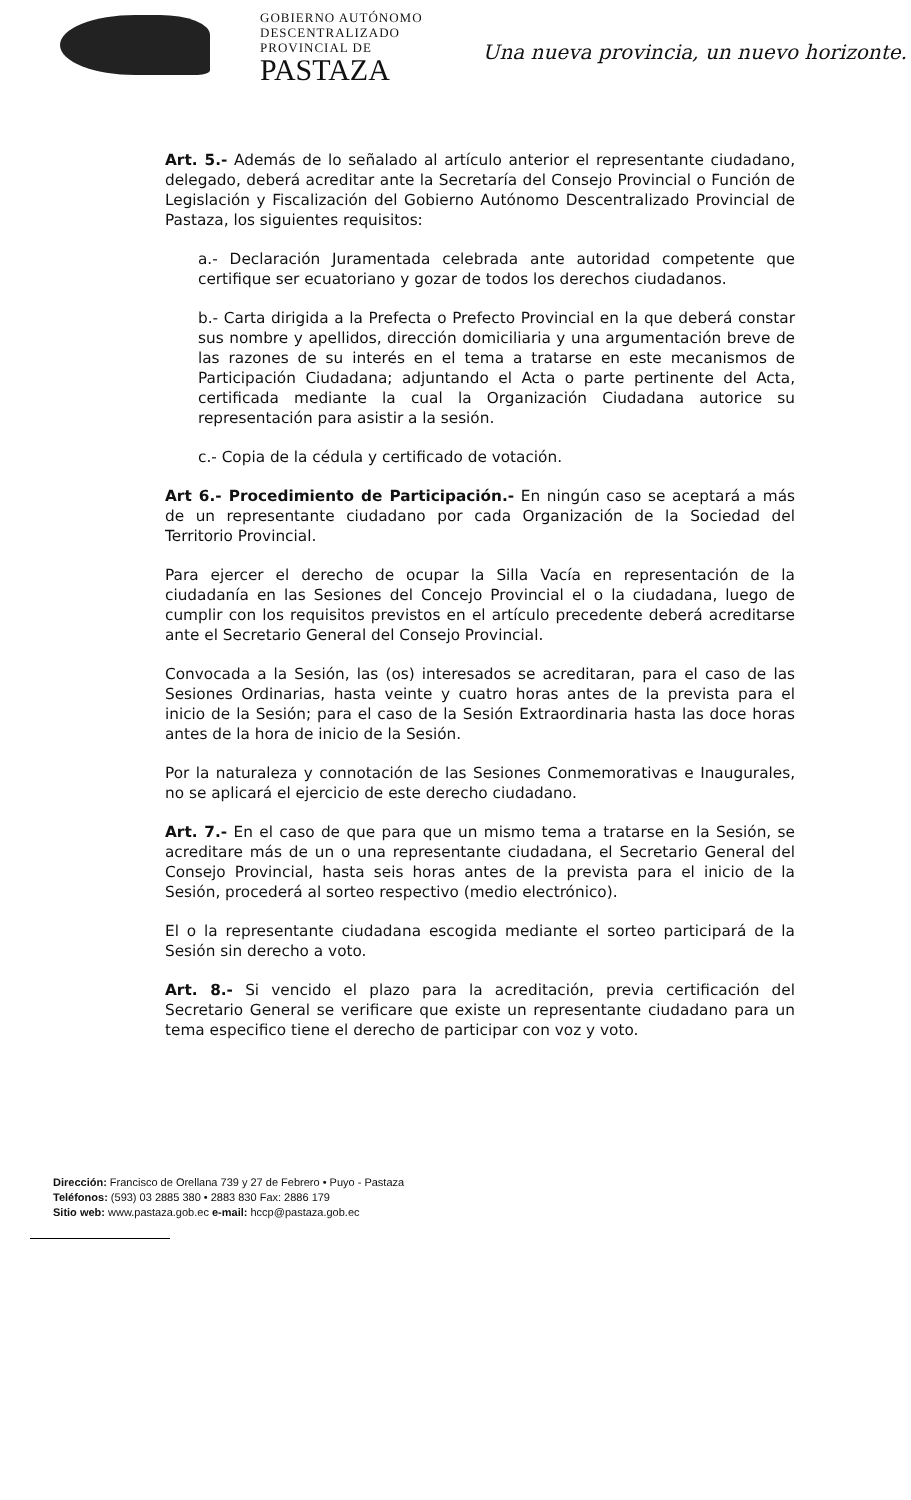GOBIERNO AUTÓNOMO
DESCENTRALIZADO
PROVINCIAL DE
PASTAZA
Una nueva provincia, un nuevo horizonte.
Art. 5.- Además de lo señalado al artículo anterior el representante ciudadano, delegado, deberá acreditar ante la Secretaría del Consejo Provincial o Función de Legislación y Fiscalización del Gobierno Autónomo Descentralizado Provincial de Pastaza, los siguientes requisitos:
a.- Declaración Juramentada celebrada ante autoridad competente que certifique ser ecuatoriano y gozar de todos los derechos ciudadanos.
b.- Carta dirigida a la Prefecta o Prefecto Provincial en la que deberá constar sus nombre y apellidos, dirección domiciliaria y una argumentación breve de las razones de su interés en el tema a tratarse en este mecanismos de Participación Ciudadana; adjuntando el Acta o parte pertinente del Acta, certificada mediante la cual la Organización Ciudadana autorice su representación para asistir a la sesión.
c.- Copia de la cédula y certificado de votación.
Art 6.- Procedimiento de Participación.- En ningún caso se aceptará a más de un representante ciudadano por cada Organización de la Sociedad del Territorio Provincial.
Para ejercer el derecho de ocupar la Silla Vacía en representación de la ciudadanía en las Sesiones del Concejo Provincial el o la ciudadana, luego de cumplir con los requisitos previstos en el artículo precedente deberá acreditarse ante el Secretario General del Consejo Provincial.
Convocada a la Sesión, las (os) interesados se acreditaran, para el caso de las Sesiones Ordinarias, hasta veinte y cuatro horas antes de la prevista para el inicio de la Sesión; para el caso de la Sesión Extraordinaria hasta las doce horas antes de la hora de inicio de la Sesión.
Por la naturaleza y connotación de las Sesiones Conmemorativas e Inaugurales, no se aplicará el ejercicio de este derecho ciudadano.
Art. 7.- En el caso de que para que un mismo tema a tratarse en la Sesión, se acreditare más de un o una representante ciudadana, el Secretario General del Consejo Provincial, hasta seis horas antes de la prevista para el inicio de la Sesión, procederá al sorteo respectivo (medio electrónico).
El o la representante ciudadana escogida mediante el sorteo participará de la Sesión sin derecho a voto.
Art. 8.- Si vencido el plazo para la acreditación, previa certificación del Secretario General se verificare que existe un representante ciudadano para un tema especifico tiene el derecho de participar con voz y voto.
Dirección: Francisco de Orellana 739 y 27 de Febrero • Puyo - Pastaza
Teléfonos: (593) 03 2885 380 • 2883 830 Fax: 2886 179
Sitio web: www.pastaza.gob.ec e-mail: hccp@pastaza.gob.ec